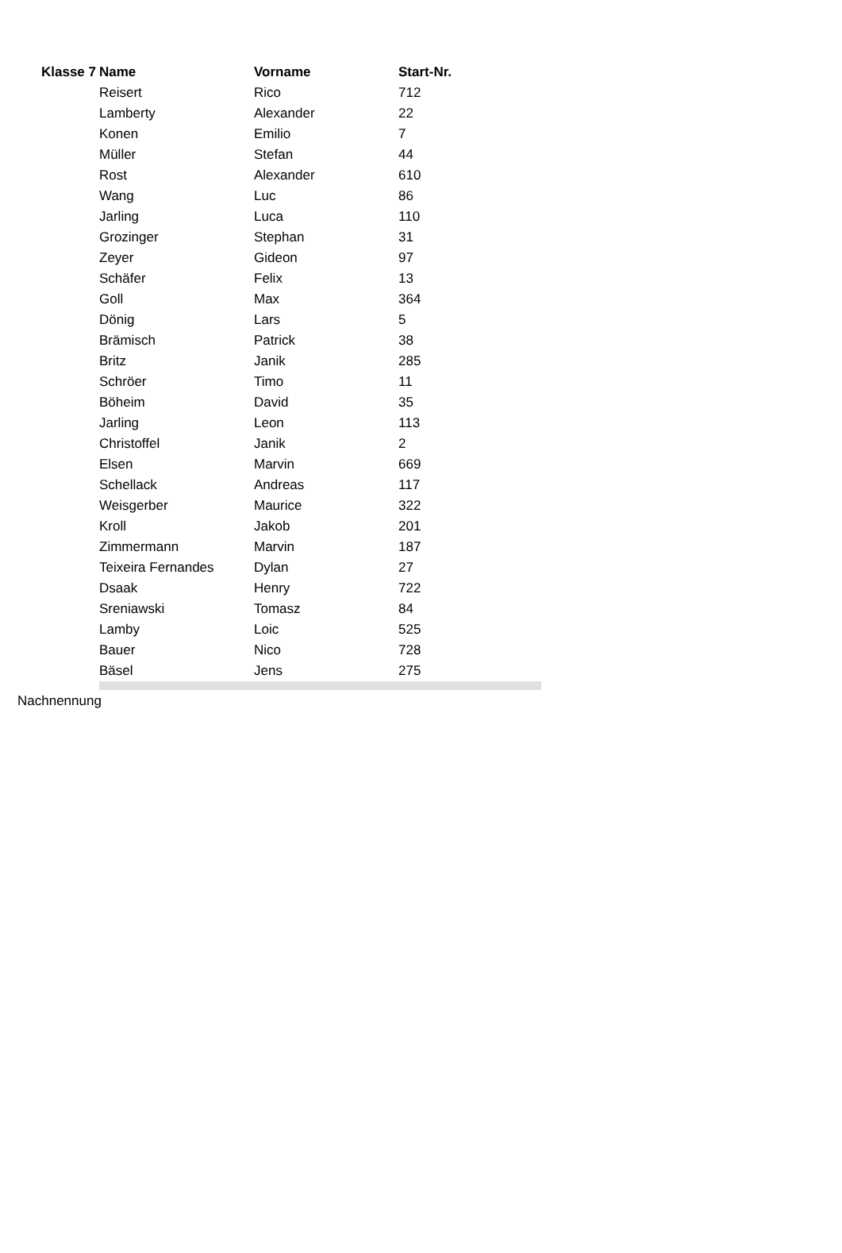| Klasse 7 | Name | Vorname | Start-Nr. | |
| --- | --- | --- | --- | --- |
| | Reisert | Rico | 712 | |
| | Lamberty | Alexander | 22 | |
| | Konen | Emilio | 7 | |
| | Müller | Stefan | 44 | |
| | Rost | Alexander | 610 | |
| | Wang | Luc | 86 | |
| | Jarling | Luca | 110 | |
| | Grozinger | Stephan | 31 | |
| | Zeyer | Gideon | 97 | |
| | Schäfer | Felix | 13 | |
| | Goll | Max | 364 | |
| | Dönig | Lars | 5 | |
| | Brämisch | Patrick | 38 | |
| | Britz | Janik | 285 | |
| | Schröer | Timo | 11 | |
| | Böheim | David | 35 | |
| | Jarling | Leon | 113 | |
| | Christoffel | Janik | 2 | |
| | Elsen | Marvin | 669 | |
| | Schellack | Andreas | 117 | |
| | Weisgerber | Maurice | 322 | |
| | Kroll | Jakob | 201 | |
| | Zimmermann | Marvin | 187 | |
| | Teixeira Fernandes | Dylan | 27 | |
| | Dsaak | Henry | 722 | |
| | Sreniawski | Tomasz | 84 | |
| | Lamby | Loic | 525 | |
| | Bauer | Nico | 728 | |
| | Bäsel | Jens | 275 | |
Nachnennung